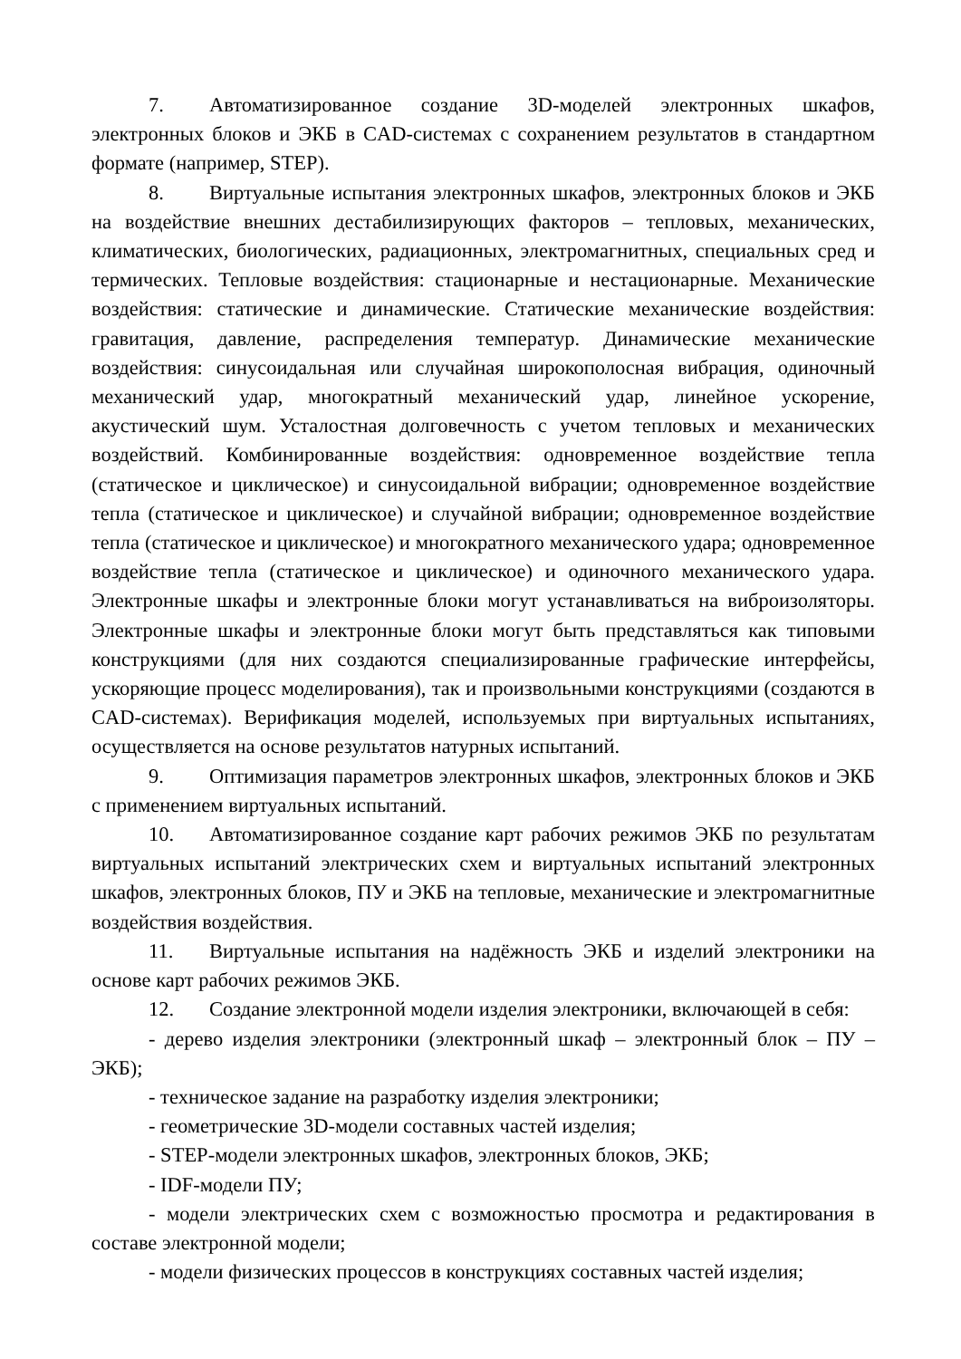7. Автоматизированное создание 3D-моделей электронных шкафов, электронных блоков и ЭКБ в CAD-системах с сохранением результатов в стандартном формате (например, STEP).
8. Виртуальные испытания электронных шкафов, электронных блоков и ЭКБ на воздействие внешних дестабилизирующих факторов – тепловых, механических, климатических, биологических, радиационных, электромагнитных, специальных сред и термических. Тепловые воздействия: стационарные и нестационарные. Механические воздействия: статические и динамические. Статические механические воздействия: гравитация, давление, распределения температур. Динамические механические воздействия: синусоидальная или случайная широкополосная вибрация, одиночный механический удар, многократный механический удар, линейное ускорение, акустический шум. Усталостная долговечность с учетом тепловых и механических воздействий. Комбинированные воздействия: одновременное воздействие тепла (статическое и циклическое) и синусоидальной вибрации; одновременное воздействие тепла (статическое и циклическое) и случайной вибрации; одновременное воздействие тепла (статическое и циклическое) и многократного механического удара; одновременное воздействие тепла (статическое и циклическое) и одиночного механического удара. Электронные шкафы и электронные блоки могут устанавливаться на виброизоляторы. Электронные шкафы и электронные блоки могут быть представляться как типовыми конструкциями (для них создаются специализированные графические интерфейсы, ускоряющие процесс моделирования), так и произвольными конструкциями (создаются в CAD-системах). Верификация моделей, используемых при виртуальных испытаниях, осуществляется на основе результатов натурных испытаний.
9. Оптимизация параметров электронных шкафов, электронных блоков и ЭКБ с применением виртуальных испытаний.
10. Автоматизированное создание карт рабочих режимов ЭКБ по результатам виртуальных испытаний электрических схем и виртуальных испытаний электронных шкафов, электронных блоков, ПУ и ЭКБ на тепловые, механические и электромагнитные воздействия воздействия.
11. Виртуальные испытания на надёжность ЭКБ и изделий электроники на основе карт рабочих режимов ЭКБ.
12. Создание электронной модели изделия электроники, включающей в себя:
- дерево изделия электроники (электронный шкаф – электронный блок – ПУ – ЭКБ);
- техническое задание на разработку изделия электроники;
- геометрические 3D-модели составных частей изделия;
- STEP-модели электронных шкафов, электронных блоков, ЭКБ;
- IDF-модели ПУ;
- модели электрических схем с возможностью просмотра и редактирования в составе электронной модели;
- модели физических процессов в конструкциях составных частей изделия;